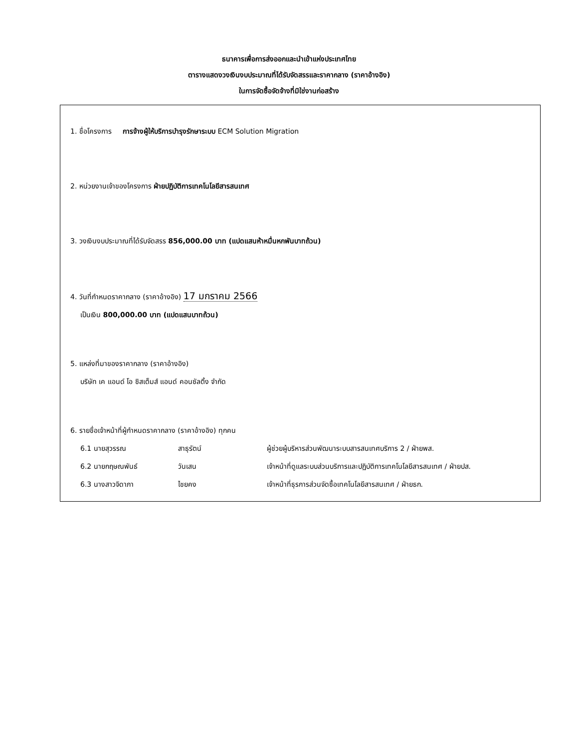ธนาคารเพื่อการส่งออกและนำเข้าแห่งประเทศไทย
ตารางแสดงวงเงินงบประมาณที่ได้รับจัดสรรและราคากลาง (ราคาอ้างอิง)
ในการจัดซื้อจัดจ้างที่มิใช่งานก่อสร้าง
1. ชื่อโครงการ การจ้างผู้ให้บริการบำรุงรักษาระบบ ECM Solution Migration
2. หน่วยงานเจ้าของโครงการ ฝ่ายปฏิบัติการเทคโนโลยีสารสนเทศ
3. วงเงินงบประมาณที่ได้รับจัดสรร 856,000.00 บาท (แปดแสนห้าหมื่นหกพันบาทถ้วน)
4. วันที่กำหนดราคากลาง (ราคาอ้างอิง) 17 มกราคม 2566
เป็นเงิน 800,000.00 บาท (แปดแสนบาทถ้วน)
5. แหล่งที่มาของราคากลาง (ราคาอ้างอิง)
บริษัท เค แอนด์ โอ ซิสเต็มส์ แอนด์ คอนซัลติ้ง จำกัด
6. รายชื่อเจ้าหน้าที่ผู้กำหนดราคากลาง (ราคาอ้างอิง) ทุกคน
6.1 นายสุวรรณ สาธุรัตน์ ผู้ช่วยผู้บริหารส่วนพัฒนาระบบสารสนเทศบริการ 2 / ฝ่ายพส.
6.2 นายกฤษณพันธ์ วันเสน เจ้าหน้าที่ดูแลระบบส่วนบริการและปฏิบัติการเทคโนโลยีสารสนเทศ / ฝ่ายปส.
6.3 นางสาวจิดาภา ไชยคง เจ้าหน้าที่ธุรการส่วนจัดซื้อเทคโนโลยีสารสนเทศ / ฝ่ายธก.